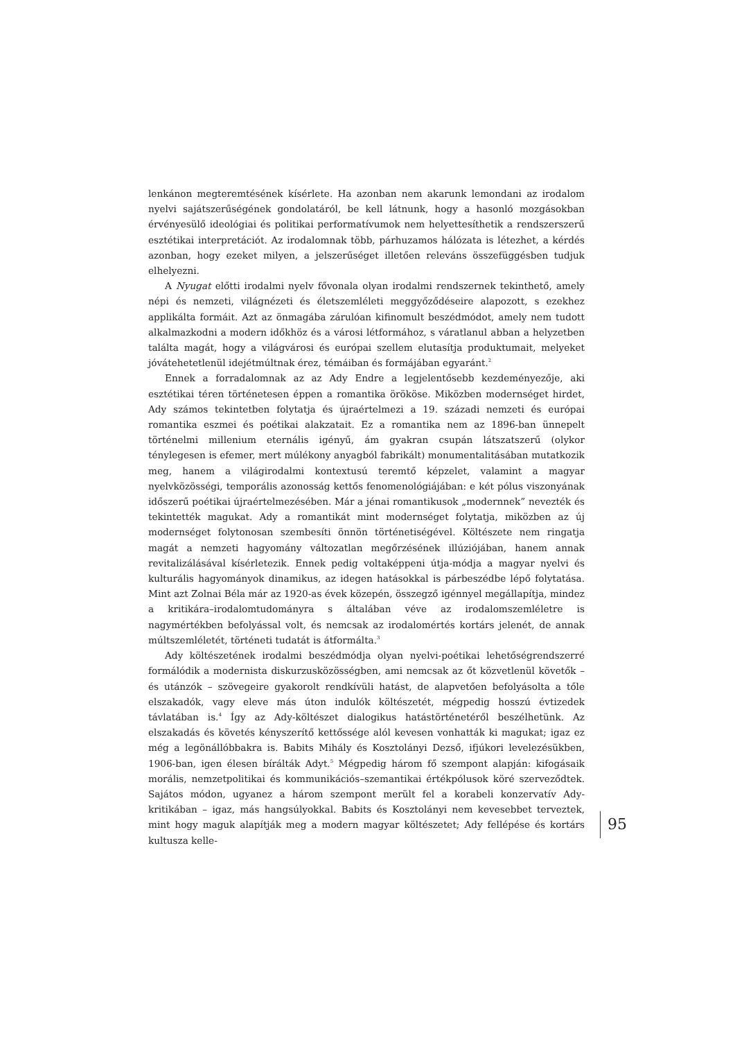lenkánon megteremtésének kísérlete. Ha azonban nem akarunk lemondani az irodalom nyelvi sajátszerűségének gondolatáról, be kell látnunk, hogy a hasonló mozgásokban érvényesülő ideológiai és politikai performatívumok nem helyettesíthetik a rendszerszerű esztétikai interpretációt. Az irodalomnak több, párhuzamos hálózata is létezhet, a kérdés azonban, hogy ezeket milyen, a jelszerűséget illetően releváns összefüggésben tudjuk elhelyezni.
A Nyugat előtti irodalmi nyelv fővonala olyan irodalmi rendszernek tekinthető, amely népi és nemzeti, világnézeti és életszemléleti meggyőződéseire alapozott, s ezekhez applikálta formáit. Azt az önmagába zárulóan kifinomult beszédmódot, amely nem tudott alkalmazkodni a modern időkhöz és a városi létformához, s váratlanul abban a helyzetben találta magát, hogy a világvárosi és európai szellem elutasítja produktumait, melyeket jóvátehetetlenül idejétmúltnak érez, témáiban és formájában egyaránt.<sup>2</sup>
Ennek a forradalomnak az az Ady Endre a legjelentősebb kezdeményezője, aki esztétikai téren történetesen éppen a romantika örököse. Miközben modernséget hirdet, Ady számos tekintetben folytatja és újraértelmezi a 19. századi nemzeti és európai romantika eszmei és poétikai alakzatait. Ez a romantika nem az 1896-ban ünnepelt történelmi millenium eternális igényű, ám gyakran csupán látszatszerű (olykor ténylegesen is efemer, mert múlékony anyagból fabrikált) monumentalitásában mutatkozik meg, hanem a világirodalmi kontextusú teremtő képzelet, valamint a magyar nyelvközösségi, temporális azonosság kettős fenomenológiájában: e két pólus viszonyának időszerű poétikai újraértelmezésében. Már a jénai romantikusok „modernnek” nevezték és tekintették magukat. Ady a romantikát mint modernséget folytatja, miközben az új modernséget folytonosan szembesíti önnön történetiségével. Költészete nem ringatja magát a nemzeti hagyomány változatlan megőrzésének illúziójában, hanem annak revitalizálásával kísérletezik. Ennek pedig voltaképpeni útja-módja a magyar nyelvi és kulturális hagyományok dinamikus, az idegen hatásokkal is párbeszédbe lépő folytatása. Mint azt Zolnai Béla már az 1920-as évek közepén, összegző igénnyel megállapítja, mindez a kritikára–irodalomtudományra s általában véve az irodalomszemléletre is nagymértékben befolyással volt, és nemcsak az irodalomértés kortárs jelenét, de annak múltszemléletét, történeti tudatát is átformálta.<sup>3</sup>
Ady költészetének irodalmi beszédmódja olyan nyelvi-poétikai lehetőségrendszerré formálódik a modernista diskurzusközösségben, ami nemcsak az őt közvetlenül követők – és utánzók – szövegeire gyakorolt rendkívüli hatást, de alapvetően befolyásolta a tőle elszakadók, vagy eleve más úton indulók költészetét, mégpedig hosszú évtizedek távlatában is.<sup>4</sup> Így az Ady-költészet dialogikus hatástörténetéről beszélhetünk. Az elszakadás és követés kényszerítő kettőssége alól kevesen vonhatták ki magukat; igaz ez még a legönállóbbakra is. Babits Mihály és Kosztolányi Dezső, ifjúkori levelezésükben, 1906-ban, igen élesen bírálták Adyt.<sup>5</sup> Mégpedig három fő szempont alapján: kifogásaik morális, nemzetpolitikai és kommunikációs–szemantikai értékpólusok köré szerveződtek. Sajátos módon, ugyanez a három szempont merült fel a korabeli konzervatív Ady-kritikában – igaz, más hangsúlyokkal. Babits és Kosztolányi nem kevesebbet terveztek, mint hogy maguk alapítják meg a modern magyar költészetet; Ady fellépése és kortárs kultusza kelle-
95